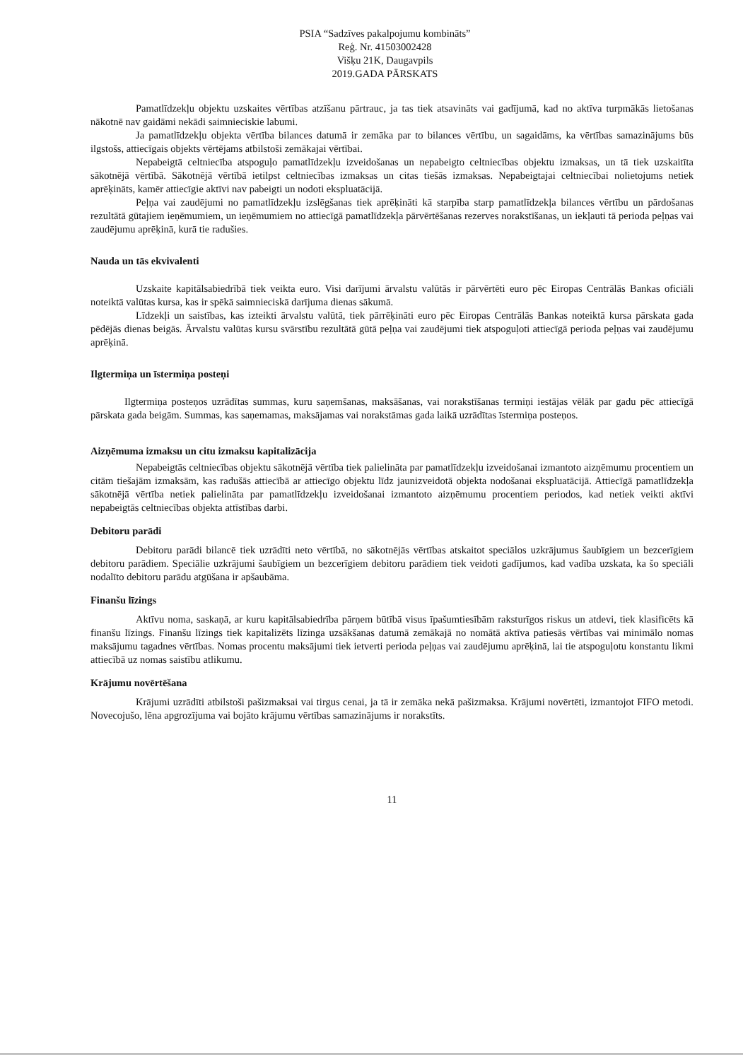PSIA “Sadzīves pakalpojumu kombināts”
Reģ. Nr. 41503002428
Višķu 21K, Daugavpils
2019.GADA PĀRSKATS
Pamatlīdzekļu objektu uzskaites vērtības atzīšanu pārtrauc, ja tas tiek atsavināts vai gadījumā, kad no aktīva turpmākās lietošanas nākotnē nav gaidāmi nekādi saimnieciskie labumi.
Ja pamatlīdzekļu objekta vērtība bilances datumā ir zemāka par to bilances vērtību, un sagaidāms, ka vērtības samazinājums būs ilgstošs, attiecīgais objekts vērtējams atbilstoši zemākajai vērtībai.
Nepabeigtā celtniecība atspoguļo pamatlīdzekļu izveidošanas un nepabeigto celtniecības objektu izmaksas, un tā tiek uzskaitīta sākotnējā vērtībā. Sākotnējā vērtībā ietilpst celtniecības izmaksas un citas tiešās izmaksas. Nepabeigtajai celtniecībai nolietojums netiek aprēķināts, kamēr attiecīgie aktīvi nav pabeigti un nodoti ekspluatācijā.
Peļņa vai zaudējumi no pamatlīdzekļu izslēgšanas tiek aprēķināti kā starpība starp pamatlīdzekļa bilances vērtību un pārdošanas rezultātā gūtajiem ieņēmumiem, un ieņēmumiem no attiecīgā pamatlīdzekļa pārvērtēšanas rezerves norakstīšanas, un iekļauti tā perioda peļņas vai zaudējumu aprēķinā, kurā tie radušies.
Nauda un tās ekvivalenti
Uzskaite kapitālsabiedrībā tiek veikta euro. Visi darījumi ārvalstu valūtās ir pārvērtēti euro pēc Eiropas Centrālās Bankas oficiāli noteiktā valūtas kursa, kas ir spēkā saimnieciskā darījuma dienas sākumā.
Līdzekļi un saistības, kas izteikti ārvalstu valūtā, tiek pārrēķināti euro pēc Eiropas Centrālās Bankas noteiktā kursa pārskata gada pēdējās dienas beigās. Ārvalstu valūtas kursu svārstību rezultātā gūtā peļņa vai zaudējumi tiek atspoguļoti attiecīgā perioda peļņas vai zaudējumu aprēķinā.
Ilgtermiņa un īstermiņa posteņi
Ilgtermiņa posteņos uzrādītas summas, kuru saņemšanas, maksāšanas, vai norakstīšanas termiņi iestājas vēlāk par gadu pēc attiecīgā pārskata gada beigām. Summas, kas saņemamas, maksājamas vai norakstāmas gada laikā uzrādītas īstermiņa posteņos.
Aizņēmuma izmaksu un citu izmaksu kapitalizācija
Nepabeigtās celtniecības objektu sākotnējā vērtība tiek palielināta par pamatlīdzekļu izveidošanai izmantoto aizņēmumu procentiem un citām tiešajām izmaksām, kas radušās attiecībā ar attiecīgo objektu līdz jaunizveidotā objekta nodošanai ekspluatācijā. Attiecīgā pamatlīdzekļa sākotnējā vērtība netiek palielināta par pamatlīdzekļu izveidošanai izmantoto aizņēmumu procentiem periodos, kad netiek veikti aktīvi nepabeigtās celtniecības objekta attīstības darbi.
Debitoru parādi
Debitoru parādi bilancē tiek uzrādīti neto vērtībā, no sākotnējās vērtības atskaitot speciālos uzkrājumus šaubīgiem un bezcerīgiem debitoru parādiem. Speciālie uzkrājumi šaubīgiem un bezcerīgiem debitoru parādiem tiek veidoti gadījumos, kad vadība uzskata, ka šo speciāli nodalīto debitoru parādu atgūšana ir apšaubāma.
Finanšu līzings
Aktīvu noma, saskaņā, ar kuru kapitālsabiedrība pārņem būtībā visus īpašumtiesībām raksturīgos riskus un atdevi, tiek klasificēts kā finanšu līzings. Finanšu līzings tiek kapitalizēts līzinga uzsākšanas datumā zemākajā no nomātā aktīva patiesās vērtības vai minimālo nomas maksājumu tagadnes vērtības. Nomas procentu maksājumi tiek ietverti perioda peļņas vai zaudējumu aprēķinā, lai tie atspoguļotu konstantu likmi attiecībā uz nomas saistību atlikumu.
Krājumu novērtēšana
Krājumi uzrādīti atbilstoši pašizmaksai vai tirgus cenai, ja tā ir zemāka nekā pašizmaksa. Krājumi novērtēti, izmantojot FIFO metodi. Novecojušo, lēna apgrozījuma vai bojāto krājumu vērtības samazinājums ir norakstīts.
11